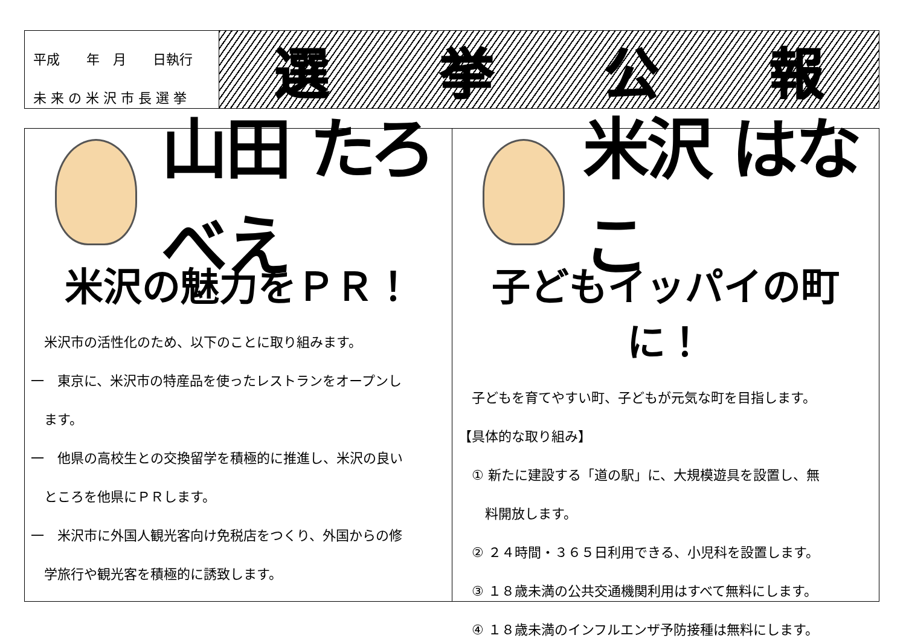平成　　年　月　　日執行
未 来 の 米 沢 市 長 選 挙
選挙公報
山田 たろべえ
米沢の魅力をＰＲ！
　米沢市の活性化のため、以下のことに取り組みます。
一　東京に、米沢市の特産品を使ったレストランをオープンし
　ます。
一　他県の高校生との交換留学を積極的に推進し、米沢の良い
　ところを他県にＰＲします。
一　米沢市に外国人観光客向け免税店をつくり、外国からの修
　学旅行や観光客を積極的に誘致します。
米沢 はなこ
子どもイッパイの町に！
　子どもを育てやすい町、子どもが元気な町を目指します。
【具体的な取り組み】
　① 新たに建設する「道の駅」に、大規模遊具を設置し、無
　　料開放します。
　② ２４時間・３６５日利用できる、小児科を設置します。
　③ １８歳未満の公共交通機関利用はすべて無料にします。
　④ １８歳未満のインフルエンザ予防接種は無料にします。